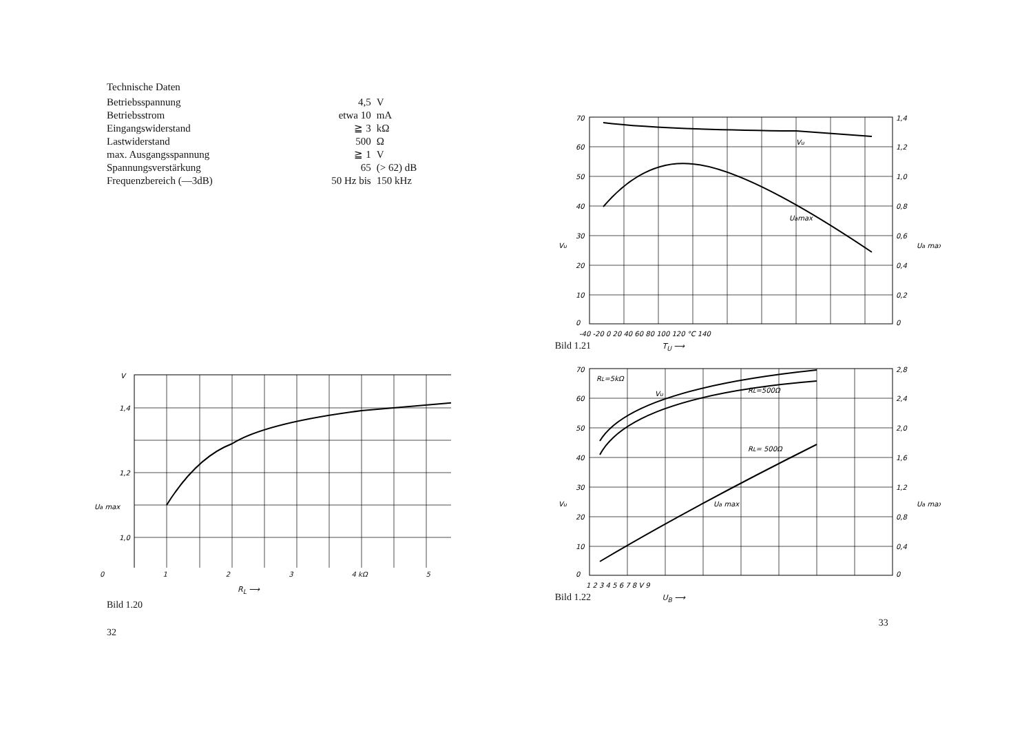Technische Daten
| Betriebsspannung | 4,5 | V |
| Betriebsstrom | etwa 10 | mA |
| Eingangswiderstand | ≧ 3 | kΩ |
| Lastwiderstand | 500 | Ω |
| max. Ausgangsspannung | ≧ 1 | V |
| Spannungsverstärkung | 65 | (> 62) dB |
| Frequenzbereich (—3dB) | 50 Hz bis | 150 kHz |
V
1,4
1,2
1,0
Ua max
0 1 2 3 4 kΩ 5
R<sub>L</sub> ⟶
Bild 1.20
32
70
60
50
40
30
20
10
0
1,4
1,2
1,0
0,8
0,6
0,4
0,2
0
Vu
Uamax
Vu
Ua max
-40 -20 0 20 40 60 80 100 120 °C 140
Bild 1.21 T<sub>U</sub> ⟶
70
60
50
40
30
20
10
0
2,8
2,4
2,0
1,6
1,2
0,8
0,4
0
RL=5kΩ
Vu
RL=500Ω
RL= 500Ω
Ua max
Vu
Ua max
1 2 3 4 5 6 7 8 V 9
Bild 1.22 U<sub>B</sub> ⟶
33